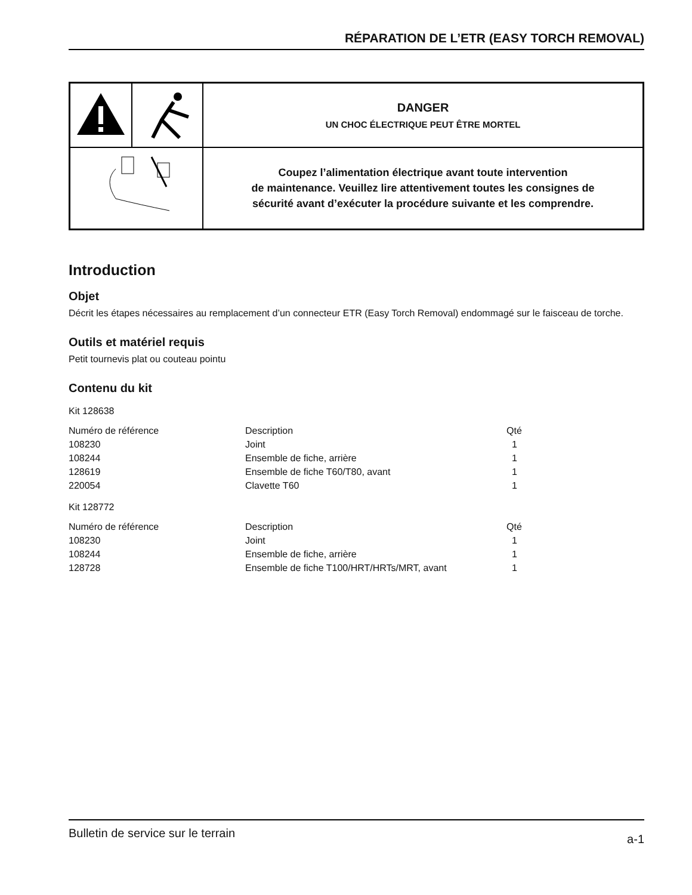RÉPARATION DE L’ETR (EASY TORCH REMOVAL)
| | | DANGER UN CHOC ÉLECTRIQUE PEUT ÊTRE MORTEL |
| | | Coupez l’alimentation électrique avant toute intervention de maintenance. Veuillez lire attentivement toutes les consignes de sécurité avant d’exécuter la procédure suivante et les comprendre. |
Introduction
Objet
Décrit les étapes nécessaires au remplacement d’un connecteur ETR (Easy Torch Removal) endommagé sur le faisceau de torche.
Outils et matériel requis
Petit tournevis plat ou couteau pointu
Contenu du kit
Kit 128638
| Numéro de référence | Description | Qté |
| --- | --- | --- |
| 108230 | Joint | 1 |
| 108244 | Ensemble de fiche, arrière | 1 |
| 128619 | Ensemble de fiche T60/T80, avant | 1 |
| 220054 | Clavette T60 | 1 |
Kit 128772
| Numéro de référence | Description | Qté |
| --- | --- | --- |
| 108230 | Joint | 1 |
| 108244 | Ensemble de fiche, arrière | 1 |
| 128728 | Ensemble de fiche T100/HRT/HRTs/MRT, avant | 1 |
Bulletin de service sur le terrain a-1